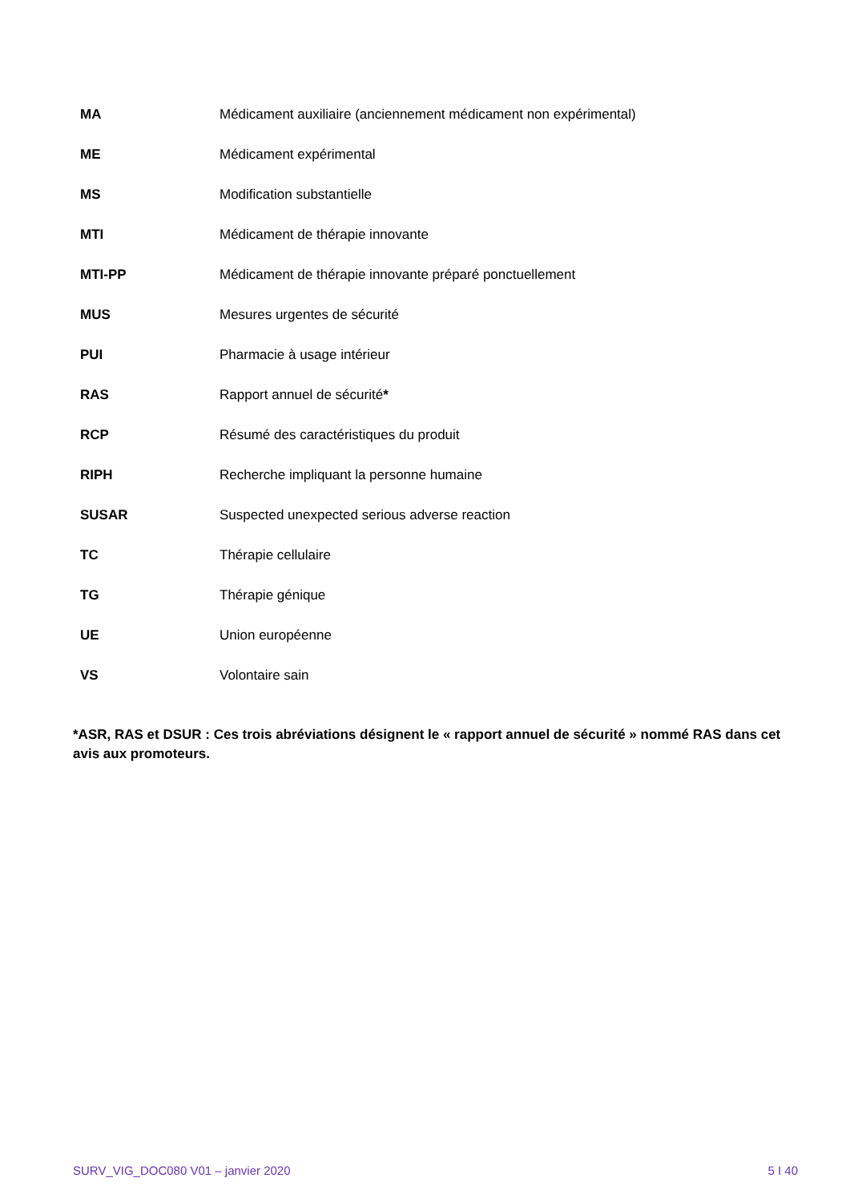| MA | Médicament auxiliaire (anciennement médicament non expérimental) |
| ME | Médicament expérimental |
| MS | Modification substantielle |
| MTI | Médicament de thérapie innovante |
| MTI-PP | Médicament de thérapie innovante préparé ponctuellement |
| MUS | Mesures urgentes de sécurité |
| PUI | Pharmacie à usage intérieur |
| RAS | Rapport annuel de sécurité * |
| RCP | Résumé des caractéristiques du produit |
| RIPH | Recherche impliquant la personne humaine |
| SUSAR | Suspected unexpected serious adverse reaction |
| TC | Thérapie cellulaire |
| TG | Thérapie génique |
| UE | Union européenne |
| VS | Volontaire sain |
*ASR, RAS et DSUR : Ces trois abréviations désignent le « rapport annuel de sécurité » nommé RAS dans cet avis aux promoteurs.
SURV_VIG_DOC080 V01 – janvier 2020 5 I 40